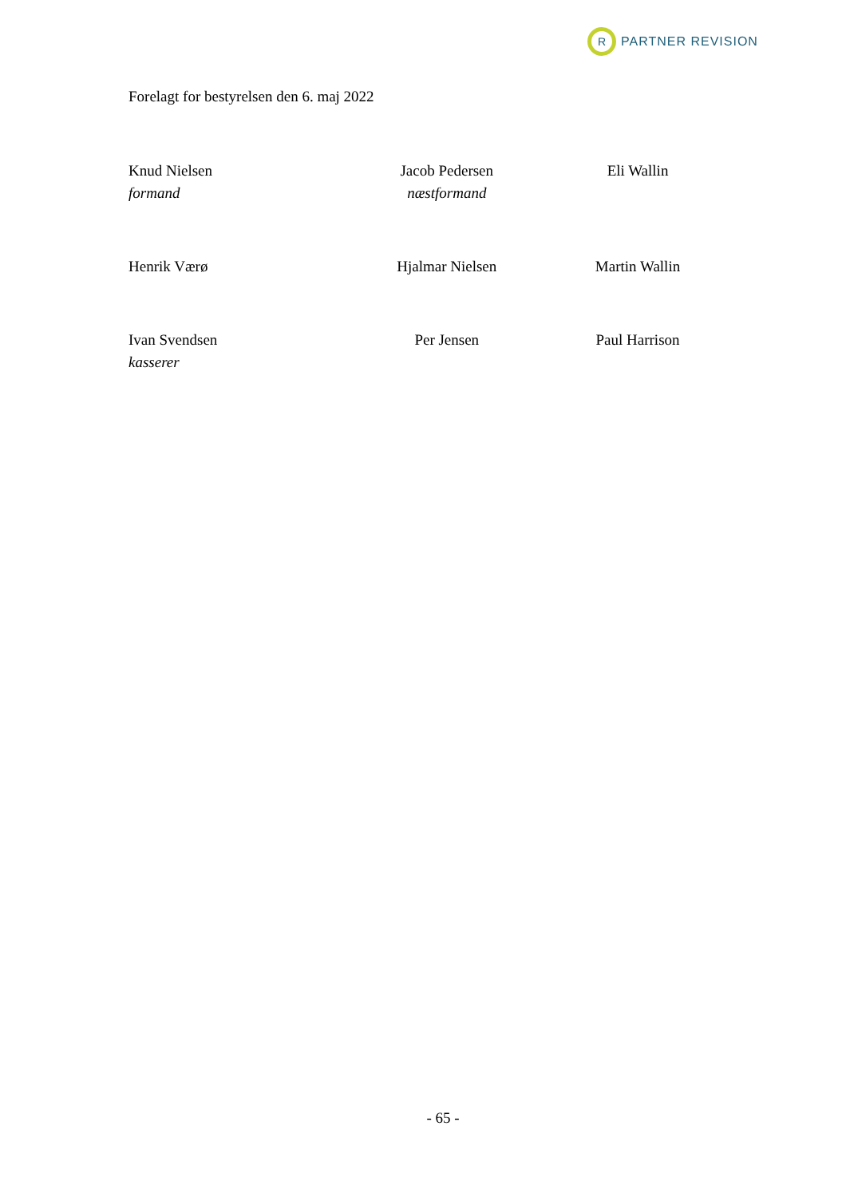R
PARTNER REVISION
Forelagt for bestyrelsen den 6. maj 2022
Knud Nielsen
formand
Jacob Pedersen
næstformand
Eli Wallin
Henrik Værø Hjalmar Nielsen Martin Wallin
Ivan Svendsen
kasserer
Per Jensen Paul Harrison
- 65 -